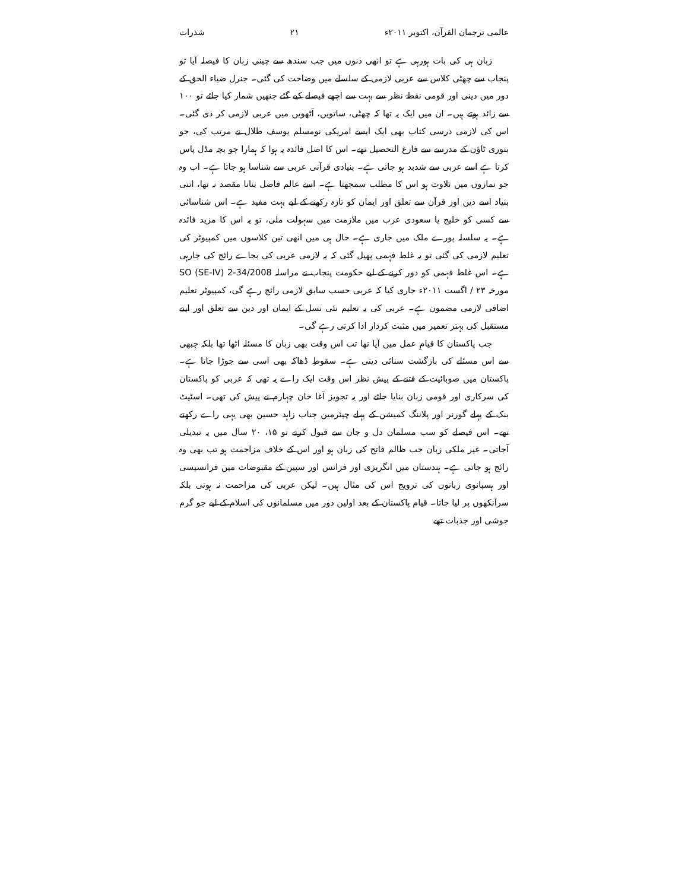عالمی ترجمان القرآن، اکتوبر ۲۰۱۱ء ۲۱ شذرات
زبان ہی کی بات ہورہی ہے تو انھی دنوں میں جب سندھ سے چینی زبان کا فیصلہ آیا تو پنجاب سے چھٹی کلاس سے عربی لازمی کے سلسلے میں وضاحت کی گئی۔ جنرل ضیاء الحق کے دور میں دینی اور قومی نقطۂ نظر سے بہت سے اچھے فیصلے کیے گئے جنھیں شمار کیا جائے تو ۱۰۰ سے زائد ہوتے ہیں۔ ان میں ایک یہ تھا کہ چھٹی، ساتویں، آٹھویں میں عربی لازمی کر دی گئی۔ اس کی لازمی درسی کتاب بھی ایک ایسے امریکی نومسلم یوسف طلال نے مرتب کی، جو بنوری ٹاؤن کے مدرسے سے فارغ التحصیل تھے۔ اس کا اصل فائدہ یہ ہوا کہ ہمارا جو بچہ مڈل پاس کرتا ہے اسے عربی سے شدبد ہو جاتی ہے۔ بنیادی قرآنی عربی سے شناسا ہو جاتا ہے۔ اب وہ جو نمازوں میں تلاوت ہو اس کا مطلب سمجھتا ہے۔ اسے عالم فاضل بنانا مقصد نہ تھا، اتنی بنیاد اسے دین اور قرآن سے تعلق اور ایمان کو تازہ رکھنے کے لیے بہت مفید ہے۔ اس شناسائی سے کسی کو خلیج یا سعودی عرب میں ملازمت میں سہولت ملی، تو یہ اس کا مزید فائدہ ہے۔ یہ سلسلہ پورے ملک میں جاری ہے۔ حال ہی میں انھی تین کلاسوں میں کمپیوٹر کی تعلیم لازمی کی گئی تو یہ غلط فہمی پھیل گئی کہ یہ لازمی عربی کی بجاے رائج کی جارہی ہے۔ اس غلط فہمی کو دور کرنے کے لیے حکومت پنجاب نے مراسلہ SO (SE-IV) 2-34/2008 مورخہ ۲۳ / اگست ۲۰۱۱ء جاری کیا کہ عربی حسب سابق لازمی رائج رہے گی، کمپیوٹر تعلیم اضافی لازمی مضمون ہے۔ عربی کی یہ تعلیم نئی نسل کے ایمان اور دین سے تعلق اور اپنے مستقبل کی بہتر تعمیر میں مثبت کردار ادا کرتی رہے گی۔
جب پاکستان کا قیامِ عمل میں آیا تھا تب اس وقت بھی زبان کا مسئلہ اٹھا تھا بلکہ جبھی سے اس مسئلے کی بازگشت سنائی دیتی ہے۔ سقوطِ ڈھاکہ بھی اسی سے جوڑا جاتا ہے۔ پاکستان میں صوبائیت کے فتنے کے پیش نظر اس وقت ایک راے یہ تھی کہ عربی کو پاکستان کی سرکاری اور قومی زبان بنایا جائے اور یہ تجویز آغا خان چہارم نے پیش کی تھی۔ اسٹیٹ بنک کے پہلے گورنر اور پلاننگ کمیشن کے پہلے چیئرمین جناب زاہد حسین بھی یہی راے رکھتے تھے۔ اس فیصلے کو سب مسلمان دل و جان سے قبول کرتے تو ۱۵، ۲۰ سال میں یہ تبدیلی آجاتی۔ غیر ملکی زبان جب ظالم فاتح کی زبان ہو اور اس کے خلاف مزاحمت ہو تب بھی وہ رائج ہو جاتی ہے۔ ہندستان میں انگریزی اور فرانس اور سپین کے مقبوضات میں فرانسیسی اور ہسپانوی زبانوں کی ترویج اس کی مثال ہیں۔ لیکن عربی کی مزاحمت نہ ہوتی بلکہ سرآنکھوں پر لیا جاتا۔ قیام پاکستان کے بعد اولین دور میں مسلمانوں کی اسلام کے لیے جو گرم جوشی اور جذبات تھے